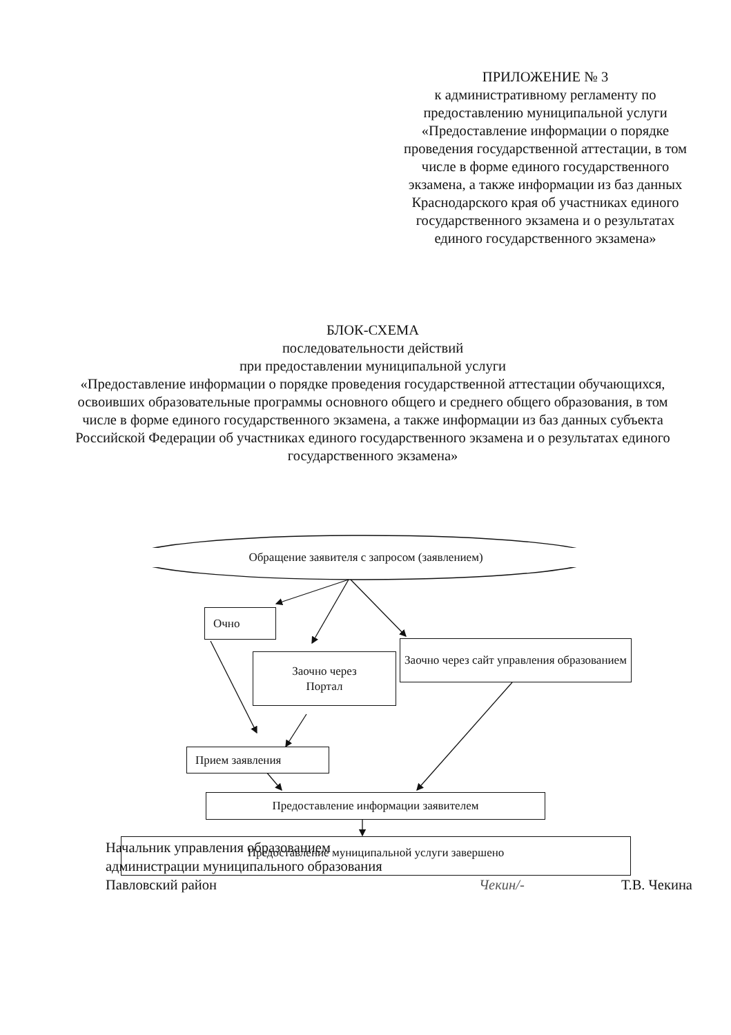ПРИЛОЖЕНИЕ № 3
к административному регламенту по предоставлению муниципальной услуги «Предоставление информации о порядке проведения государственной аттестации, в том числе в форме единого государственного экзамена, а также информации из баз данных Краснодарского края об участниках единого государственного экзамена и о результатах единого государственного экзамена»
БЛОК-СХЕМА
последовательности действий
при предоставлении муниципальной услуги
«Предоставление информации о порядке проведения государственной аттестации обучающихся, освоивших образовательные программы основного общего и среднего общего образования, в том числе в форме единого государственного экзамена, а также информации из баз данных субъекта Российской Федерации об участниках единого государственного экзамена и о результатах единого государственного экзамена»
Обращение заявителя с запросом (заявлением)
Очно
Заочно через
Портал
Заочно через сайт управления образованием
Прием заявления
Предоставление информации заявителем
Предоставление муниципальной услуги завершено
Начальник управления образованием
администрации муниципального образования
Павловский район
Чекин/-
Т.В. Чекина